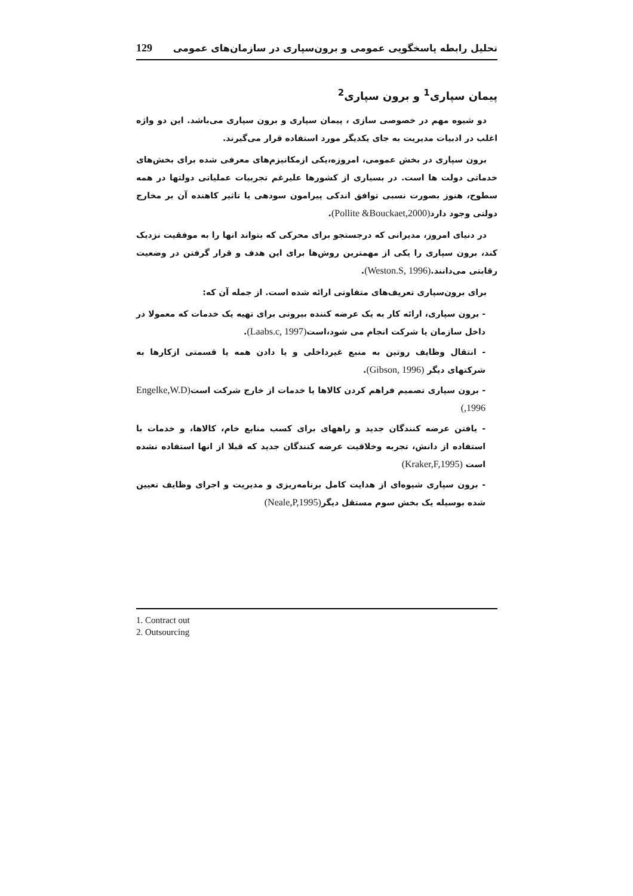129 تحلیل رابطه پاسخگویی عمومی و برون‌سپاری در سازمان‌های عمومی
پیمان سپاری<sup>1</sup> و برون سپاری<sup>2</sup>
دو شیوه مهم در خصوصی سازی ، پیمان سپاری و برون سپاری می‌باشد. این دو واژه اغلب در ادبیات مدیریت به جای یکدیگر مورد استفاده قرار می‌گیرند.
برون سپاری در بخش عمومی، امروزه،یکی ازمکانیزم‌های معرفی شده برای بخش‌های خدماتی دولت ها است. در بسیاری از کشورها علیرغم تجربیات عملیاتی دولتها در همه سطوح، هنوز بصورت نسبی توافق اندکی پیرامون سودهی یا تاثیر کاهنده آن بر مخارج دولتی وجود دارد(Pollite &Bouckaet,2000).
در دنیای امروز، مدیرانی که درجستجو برای محرکی که بتواند انها را به موفقیت نزدیک کند، برون سپاری را یکی از مهمترین روش‌ها برای این هدف و قرار گرفتن در وضعیت رقابتی می‌دانند.(Weston.S, 1996).
برای برون‌سپاری تعریف‌های متفاوتی ارائه شده است. از جمله آن که:
- برون سپاری، ارائه کار به یک عرضه کننده بیرونی برای تهیه یک خدمات که معمولا در داخل سازمان یا شرکت انجام می شود،است(Laabs.c, 1997).
- انتقال وظایف روتین به منبع غیرداخلی و یا دادن همه یا قسمتی ازکارها به شرکتهای دیگر (Gibson, 1996).
- برون سپاری تصمیم فراهم کردن کالاها یا خدمات از خارج شرکت است(Engelke,W.D ,1996)
- یافتن عرضه کنندگان جدید و راههای برای کسب منابع خام، کالاها، و خدمات با استفاده از دانش، تجربه وخلاقیت عرضه کنندگان جدید که قبلا از انها استفاده نشده است (Kraker,F,1995)
- برون سپاری شیوه‌ای از هدایت کامل برنامه‌ریزی و مدیریت و اجرای وظایف تعیین شده بوسیله یک بخش سوم مستقل دیگر(Neale,P,1995)
1. Contract out
2. Outsourcing